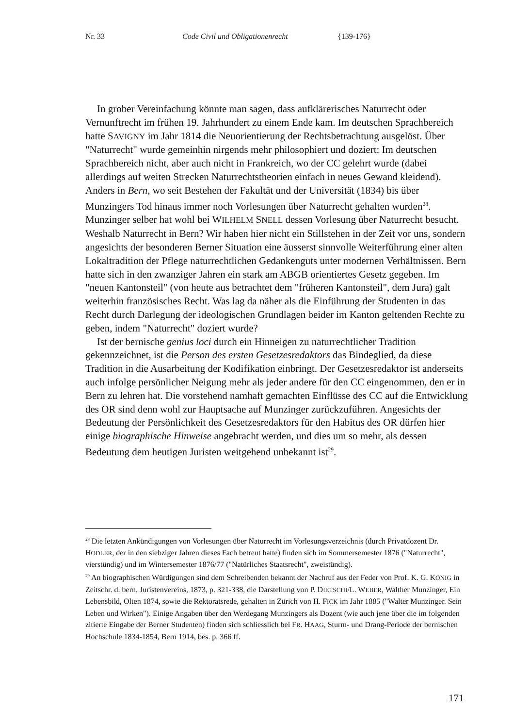Nr. 33 Code Civil und Obligationenrecht {139-176}
In grober Vereinfachung könnte man sagen, dass aufklärerisches Naturrecht oder Vernunftrecht im frühen 19. Jahrhundert zu einem Ende kam. Im deutschen Sprachbereich hatte SAVIGNY im Jahr 1814 die Neuorientierung der Rechtsbetrachtung ausgelöst. Über "Naturrecht" wurde gemeinhin nirgends mehr philosophiert und doziert: Im deutschen Sprachbereich nicht, aber auch nicht in Frankreich, wo der CC gelehrt wurde (dabei allerdings auf weiten Strecken Naturrechtstheorien einfach in neues Gewand kleidend). Anders in Bern, wo seit Bestehen der Fakultät und der Universität (1834) bis über Munzingers Tod hinaus immer noch Vorlesungen über Naturrecht gehalten wurden<sup>28</sup>. Munzinger selber hat wohl bei WILHELM SNELL dessen Vorlesung über Naturrecht besucht. Weshalb Naturrecht in Bern? Wir haben hier nicht ein Stillstehen in der Zeit vor uns, sondern angesichts der besonderen Berner Situation eine äusserst sinnvolle Weiterführung einer alten Lokaltradition der Pflege naturrechtlichen Gedankenguts unter modernen Verhältnissen. Bern hatte sich in den zwanziger Jahren ein stark am ABGB orientiertes Gesetz gegeben. Im "neuen Kantonsteil" (von heute aus betrachtet dem "früheren Kantonsteil", dem Jura) galt weiterhin französisches Recht. Was lag da näher als die Einführung der Studenten in das Recht durch Darlegung der ideologischen Grundlagen beider im Kanton geltenden Rechte zu geben, indem "Naturrecht" doziert wurde?
Ist der bernische genius loci durch ein Hinneigen zu naturrechtlicher Tradition gekennzeichnet, ist die Person des ersten Gesetzesredaktors das Bindeglied, da diese Tradition in die Ausarbeitung der Kodifikation einbringt. Der Gesetzesredaktor ist anderseits auch infolge persönlicher Neigung mehr als jeder andere für den CC eingenommen, den er in Bern zu lehren hat. Die vorstehend namhaft gemachten Einflüsse des CC auf die Entwicklung des OR sind denn wohl zur Hauptsache auf Munzinger zurückzuführen. Angesichts der Bedeutung der Persönlichkeit des Gesetzesredaktors für den Habitus des OR dürfen hier einige biographische Hinweise angebracht werden, und dies um so mehr, als dessen Bedeutung dem heutigen Juristen weitgehend unbekannt ist<sup>29</sup>.
<sup>28</sup> Die letzten Ankündigungen von Vorlesungen über Naturrecht im Vorlesungsverzeichnis (durch Privatdozent Dr. HODLER, der in den siebziger Jahren dieses Fach betreut hatte) finden sich im Sommersemester 1876 ("Naturrecht", vierstündig) und im Wintersemester 1876/77 ("Natürliches Staatsrecht", zweistündig).
<sup>29</sup> An biographischen Würdigungen sind dem Schreibenden bekannt der Nachruf aus der Feder von Prof. K. G. KÖNIG in Zeitschr. d. bern. Juristenvereins, 1873, p. 321-338, die Darstellung von P. DIETSCHI/L. WEBER, Walther Munzinger, Ein Lebensbild, Olten 1874, sowie die Rektoratsrede, gehalten in Zürich von H. FICK im Jahr 1885 ("Walter Munzinger. Sein Leben und Wirken"). Einige Angaben über den Werdegang Munzingers als Dozent (wie auch jene über die im folgenden zitierte Eingabe der Berner Studenten) finden sich schliesslich bei FR. HAAG, Sturm- und Drang-Periode der bernischen Hochschule 1834-1854, Bern 1914, bes. p. 366 ff.
171